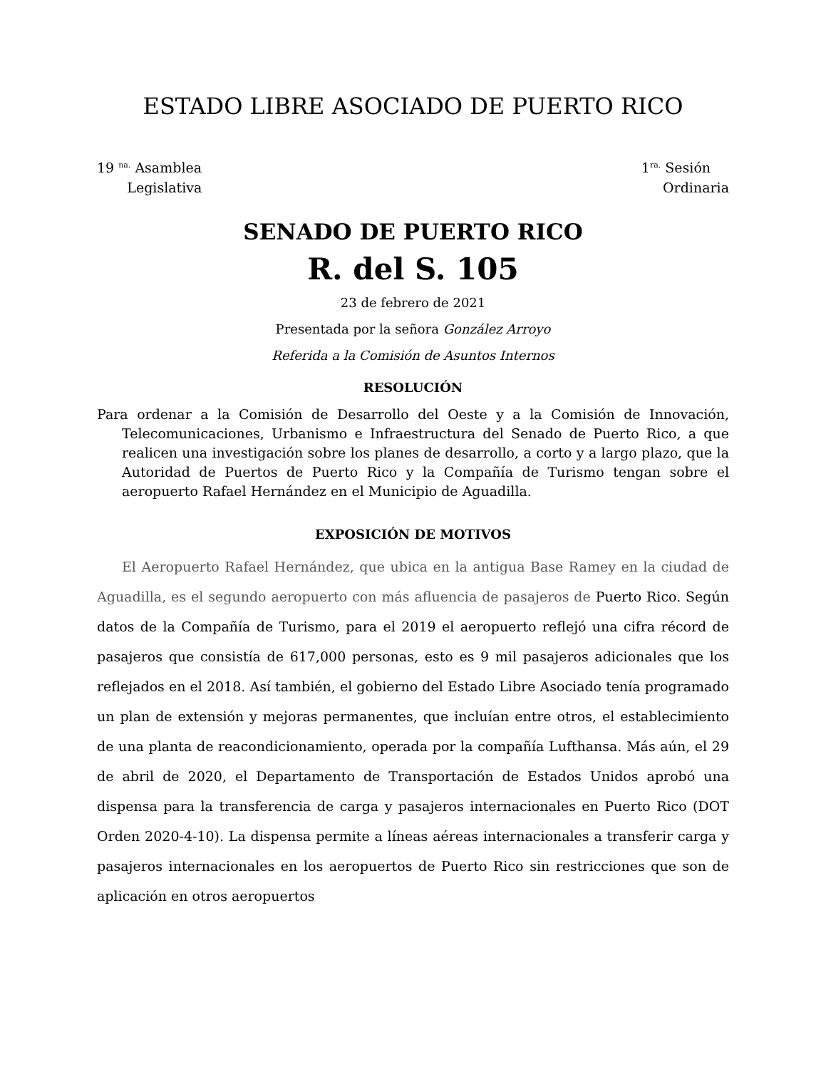ESTADO LIBRE ASOCIADO DE PUERTO RICO
19 <sup>na.</sup> Asamblea
Legislativa
1<sup>ra.</sup> Sesión
Ordinaria
SENADO DE PUERTO RICO
R. del S. 105
23 de febrero de 2021
Presentada por la señora González Arroyo
Referida a la Comisión de Asuntos Internos
RESOLUCIÓN
Para ordenar a la Comisión de Desarrollo del Oeste y a la Comisión de Innovación, Telecomunicaciones, Urbanismo e Infraestructura del Senado de Puerto Rico, a que realicen una investigación sobre los planes de desarrollo, a corto y a largo plazo, que la Autoridad de Puertos de Puerto Rico y la Compañía de Turismo tengan sobre el aeropuerto Rafael Hernández en el Municipio de Aguadilla.
EXPOSICIÓN DE MOTIVOS
El Aeropuerto Rafael Hernández, que ubica en la antigua Base Ramey en la ciudad de Aguadilla, es el segundo aeropuerto con más afluencia de pasajeros de Puerto Rico. Según datos de la Compañía de Turismo, para el 2019 el aeropuerto reflejó una cifra récord de pasajeros que consistía de 617,000 personas, esto es 9 mil pasajeros adicionales que los reflejados en el 2018. Así también, el gobierno del Estado Libre Asociado tenía programado un plan de extensión y mejoras permanentes, que incluían entre otros, el establecimiento de una planta de reacondicionamiento, operada por la compañía Lufthansa. Más aún, el 29 de abril de 2020, el Departamento de Transportación de Estados Unidos aprobó una dispensa para la transferencia de carga y pasajeros internacionales en Puerto Rico (DOT Orden 2020-4-10). La dispensa permite a líneas aéreas internacionales a transferir carga y pasajeros internacionales en los aeropuertos de Puerto Rico sin restricciones que son de aplicación en otros aeropuertos